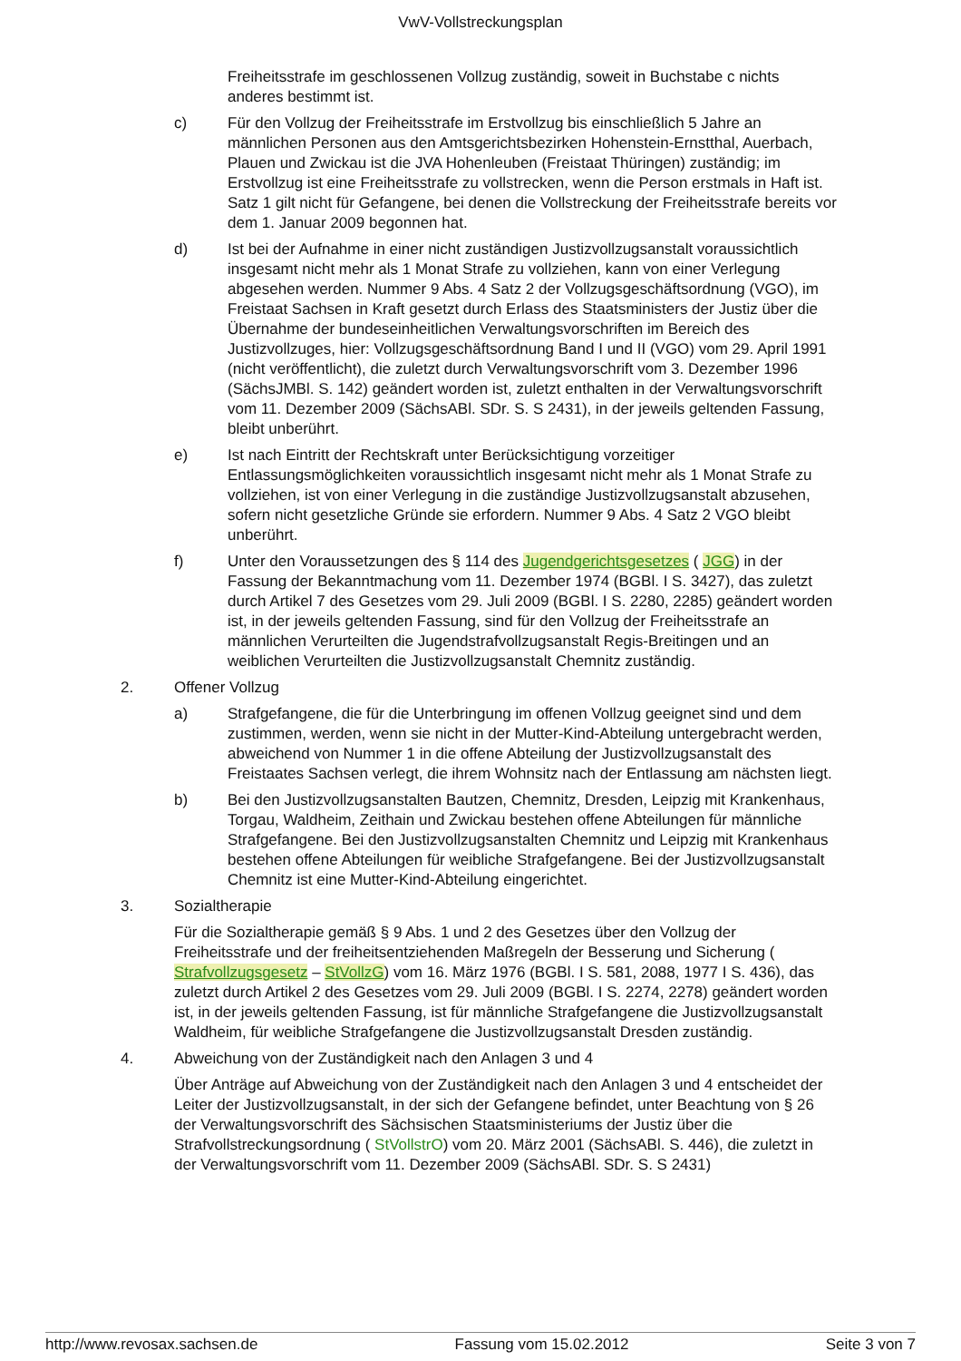VwV-Vollstreckungsplan
Freiheitsstrafe im geschlossenen Vollzug zuständig, soweit in Buchstabe c nichts anderes bestimmt ist.
c) Für den Vollzug der Freiheitsstrafe im Erstvollzug bis einschließlich 5 Jahre an männlichen Personen aus den Amtsgerichtsbezirken Hohenstein-Ernstthal, Auerbach, Plauen und Zwickau ist die JVA Hohenleuben (Freistaat Thüringen) zuständig; im Erstvollzug ist eine Freiheitsstrafe zu vollstrecken, wenn die Person erstmals in Haft ist. Satz 1 gilt nicht für Gefangene, bei denen die Vollstreckung der Freiheitsstrafe bereits vor dem 1. Januar 2009 begonnen hat.
d) Ist bei der Aufnahme in einer nicht zuständigen Justizvollzugsanstalt voraussichtlich insgesamt nicht mehr als 1 Monat Strafe zu vollziehen, kann von einer Verlegung abgesehen werden. Nummer 9 Abs. 4 Satz 2 der Vollzugsgeschäftsordnung (VGO), im Freistaat Sachsen in Kraft gesetzt durch Erlass des Staatsministers der Justiz über die Übernahme der bundeseinheitlichen Verwaltungsvorschriften im Bereich des Justizvollzuges, hier: Vollzugsgeschäftsordnung Band I und II (VGO) vom 29. April 1991 (nicht veröffentlicht), die zuletzt durch Verwaltungsvorschrift vom 3. Dezember 1996 (SächsJMBl. S. 142) geändert worden ist, zuletzt enthalten in der Verwaltungsvorschrift vom 11. Dezember 2009 (SächsABl. SDr. S. S 2431), in der jeweils geltenden Fassung, bleibt unberührt.
e) Ist nach Eintritt der Rechtskraft unter Berücksichtigung vorzeitiger Entlassungsmöglichkeiten voraussichtlich insgesamt nicht mehr als 1 Monat Strafe zu vollziehen, ist von einer Verlegung in die zuständige Justizvollzugsanstalt abzusehen, sofern nicht gesetzliche Gründe sie erfordern. Nummer 9 Abs. 4 Satz 2 VGO bleibt unberührt.
f) Unter den Voraussetzungen des § 114 des Jugendgerichtsgesetzes ( JGG) in der Fassung der Bekanntmachung vom 11. Dezember 1974 (BGBl. I S. 3427), das zuletzt durch Artikel 7 des Gesetzes vom 29. Juli 2009 (BGBl. I S. 2280, 2285) geändert worden ist, in der jeweils geltenden Fassung, sind für den Vollzug der Freiheitsstrafe an männlichen Verurteilten die Jugendstrafvollzugsanstalt Regis-Breitingen und an weiblichen Verurteilten die Justizvollzugsanstalt Chemnitz zuständig.
2. Offener Vollzug
a) Strafgefangene, die für die Unterbringung im offenen Vollzug geeignet sind und dem zustimmen, werden, wenn sie nicht in der Mutter-Kind-Abteilung untergebracht werden, abweichend von Nummer 1 in die offene Abteilung der Justizvollzugsanstalt des Freistaates Sachsen verlegt, die ihrem Wohnsitz nach der Entlassung am nächsten liegt.
b) Bei den Justizvollzugsanstalten Bautzen, Chemnitz, Dresden, Leipzig mit Krankenhaus, Torgau, Waldheim, Zeithain und Zwickau bestehen offene Abteilungen für männliche Strafgefangene. Bei den Justizvollzugsanstalten Chemnitz und Leipzig mit Krankenhaus bestehen offene Abteilungen für weibliche Strafgefangene. Bei der Justizvollzugsanstalt Chemnitz ist eine Mutter-Kind-Abteilung eingerichtet.
3. Sozialtherapie
Für die Sozialtherapie gemäß § 9 Abs. 1 und 2 des Gesetzes über den Vollzug der Freiheitsstrafe und der freiheitsentziehenden Maßregeln der Besserung und Sicherung ( Strafvollzugsgesetz – StVollzG) vom 16. März 1976 (BGBl. I S. 581, 2088, 1977 I S. 436), das zuletzt durch Artikel 2 des Gesetzes vom 29. Juli 2009 (BGBl. I S. 2274, 2278) geändert worden ist, in der jeweils geltenden Fassung, ist für männliche Strafgefangene die Justizvollzugsanstalt Waldheim, für weibliche Strafgefangene die Justizvollzugsanstalt Dresden zuständig.
4. Abweichung von der Zuständigkeit nach den Anlagen 3 und 4
Über Anträge auf Abweichung von der Zuständigkeit nach den Anlagen 3 und 4 entscheidet der Leiter der Justizvollzugsanstalt, in der sich der Gefangene befindet, unter Beachtung von § 26 der Verwaltungsvorschrift des Sächsischen Staatsministeriums der Justiz über die Strafvollstreckungsordnung ( StVollstrO) vom 20. März 2001 (SächsABl. S. 446), die zuletzt in der Verwaltungsvorschrift vom 11. Dezember 2009 (SächsABl. SDr. S. S 2431)
http://www.revosax.sachsen.de Fassung vom 15.02.2012 Seite 3 von 7